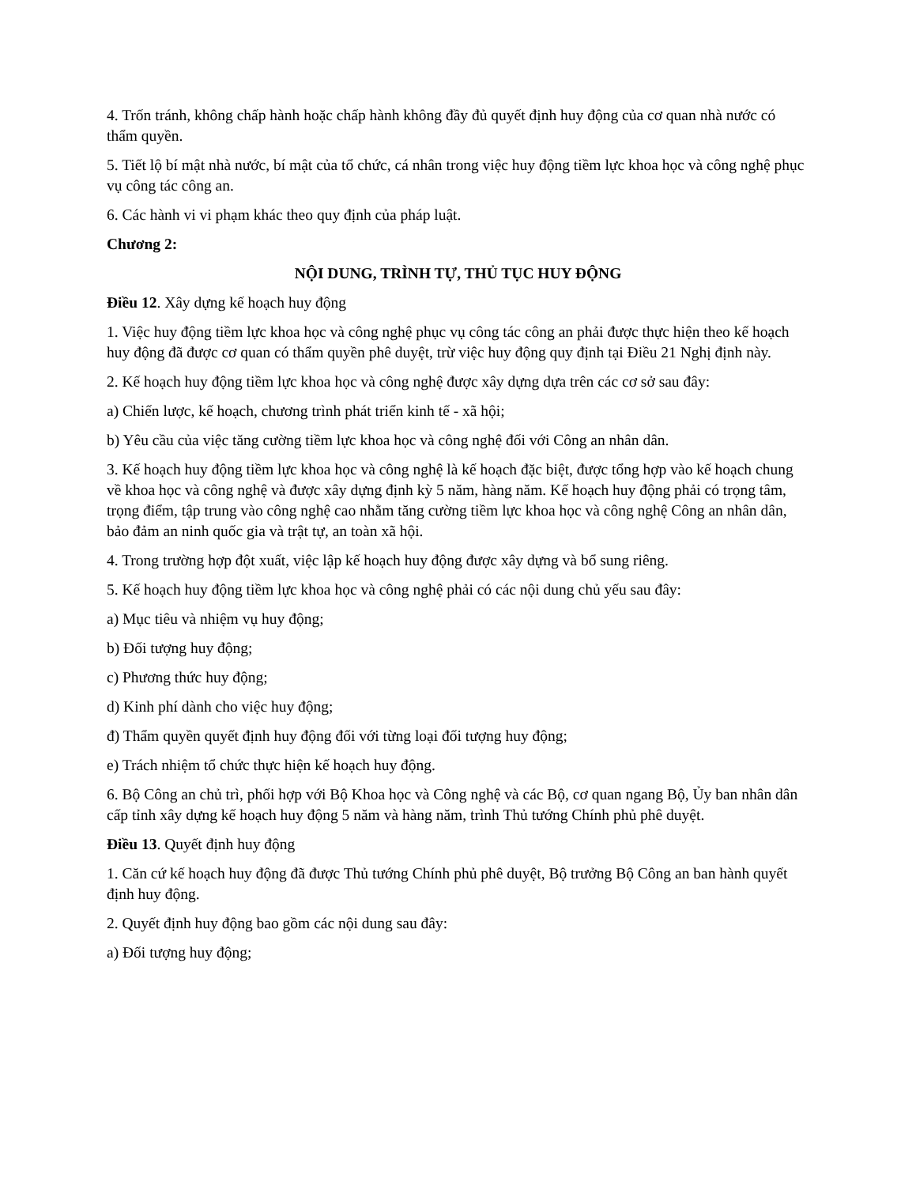4. Trốn tránh, không chấp hành hoặc chấp hành không đầy đủ quyết định huy động của cơ quan nhà nước có thẩm quyền.
5. Tiết lộ bí mật nhà nước, bí mật của tổ chức, cá nhân trong việc huy động tiềm lực khoa học và công nghệ phục vụ công tác công an.
6. Các hành vi vi phạm khác theo quy định của pháp luật.
Chương 2:
NỘI DUNG, TRÌNH TỰ, THỦ TỤC HUY ĐỘNG
Điều 12. Xây dựng kế hoạch huy động
1. Việc huy động tiềm lực khoa học và công nghệ phục vụ công tác công an phải được thực hiện theo kế hoạch huy động đã được cơ quan có thẩm quyền phê duyệt, trừ việc huy động quy định tại Điều 21 Nghị định này.
2. Kế hoạch huy động tiềm lực khoa học và công nghệ được xây dựng dựa trên các cơ sở sau đây:
a) Chiến lược, kế hoạch, chương trình phát triển kinh tế - xã hội;
b) Yêu cầu của việc tăng cường tiềm lực khoa học và công nghệ đối với Công an nhân dân.
3. Kế hoạch huy động tiềm lực khoa học và công nghệ là kế hoạch đặc biệt, được tổng hợp vào kế hoạch chung về khoa học và công nghệ và được xây dựng định kỳ 5 năm, hàng năm. Kế hoạch huy động phải có trọng tâm, trọng điểm, tập trung vào công nghệ cao nhằm tăng cường tiềm lực khoa học và công nghệ Công an nhân dân, bảo đảm an ninh quốc gia và trật tự, an toàn xã hội.
4. Trong trường hợp đột xuất, việc lập kế hoạch huy động được xây dựng và bổ sung riêng.
5. Kế hoạch huy động tiềm lực khoa học và công nghệ phải có các nội dung chủ yếu sau đây:
a) Mục tiêu và nhiệm vụ huy động;
b) Đối tượng huy động;
c) Phương thức huy động;
d) Kinh phí dành cho việc huy động;
đ) Thẩm quyền quyết định huy động đối với từng loại đối tượng huy động;
e) Trách nhiệm tổ chức thực hiện kế hoạch huy động.
6. Bộ Công an chủ trì, phối hợp với Bộ Khoa học và Công nghệ và các Bộ, cơ quan ngang Bộ, Ủy ban nhân dân cấp tỉnh xây dựng kế hoạch huy động 5 năm và hàng năm, trình Thủ tướng Chính phủ phê duyệt.
Điều 13. Quyết định huy động
1. Căn cứ kế hoạch huy động đã được Thủ tướng Chính phủ phê duyệt, Bộ trưởng Bộ Công an ban hành quyết định huy động.
2. Quyết định huy động bao gồm các nội dung sau đây:
a) Đối tượng huy động;